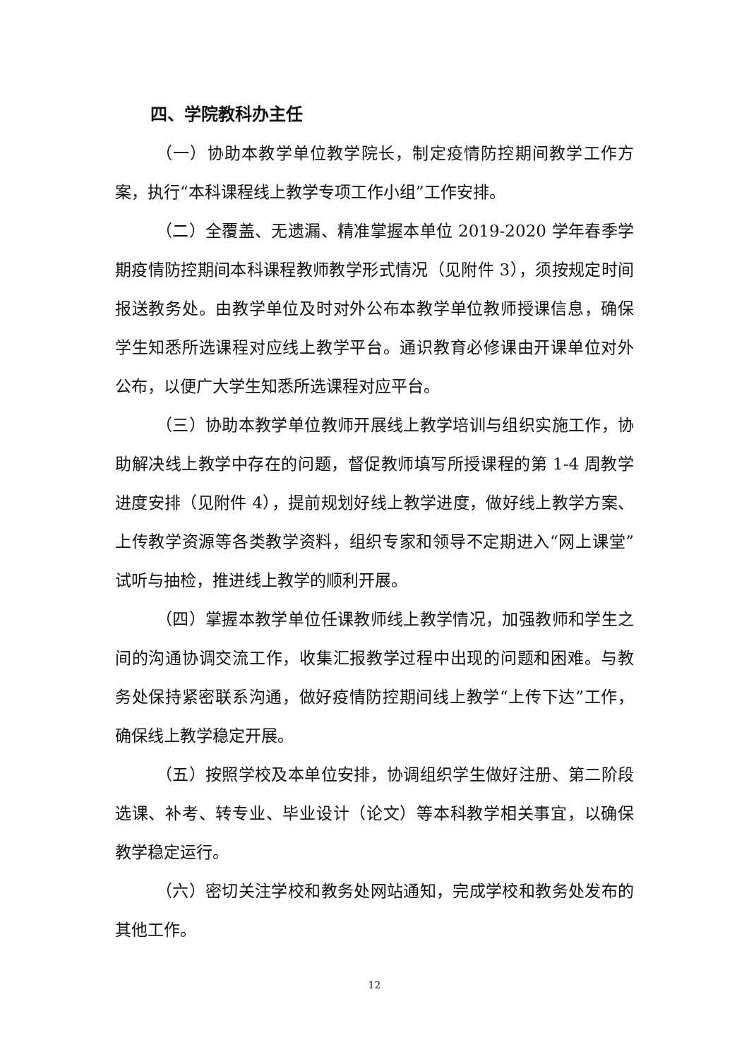四、学院教科办主任
（一）协助本教学单位教学院长，制定疫情防控期间教学工作方案，执行“本科课程线上教学专项工作小组”工作安排。
（二）全覆盖、无遗漏、精准掌握本单位 2019-2020 学年春季学期疫情防控期间本科课程教师教学形式情况（见附件 3），须按规定时间报送教务处。由教学单位及时对外公布本教学单位教师授课信息，确保学生知悉所选课程对应线上教学平台。通识教育必修课由开课单位对外公布，以便广大学生知悉所选课程对应平台。
（三）协助本教学单位教师开展线上教学培训与组织实施工作，协助解决线上教学中存在的问题，督促教师填写所授课程的第 1-4 周教学进度安排（见附件 4），提前规划好线上教学进度，做好线上教学方案、上传教学资源等各类教学资料，组织专家和领导不定期进入“网上课堂”试听与抽检，推进线上教学的顺利开展。
（四）掌握本教学单位任课教师线上教学情况，加强教师和学生之间的沟通协调交流工作，收集汇报教学过程中出现的问题和困难。与教务处保持紧密联系沟通，做好疫情防控期间线上教学“上传下达”工作，确保线上教学稳定开展。
（五）按照学校及本单位安排，协调组织学生做好注册、第二阶段选课、补考、转专业、毕业设计（论文）等本科教学相关事宜，以确保教学稳定运行。
（六）密切关注学校和教务处网站通知，完成学校和教务处发布的其他工作。
12